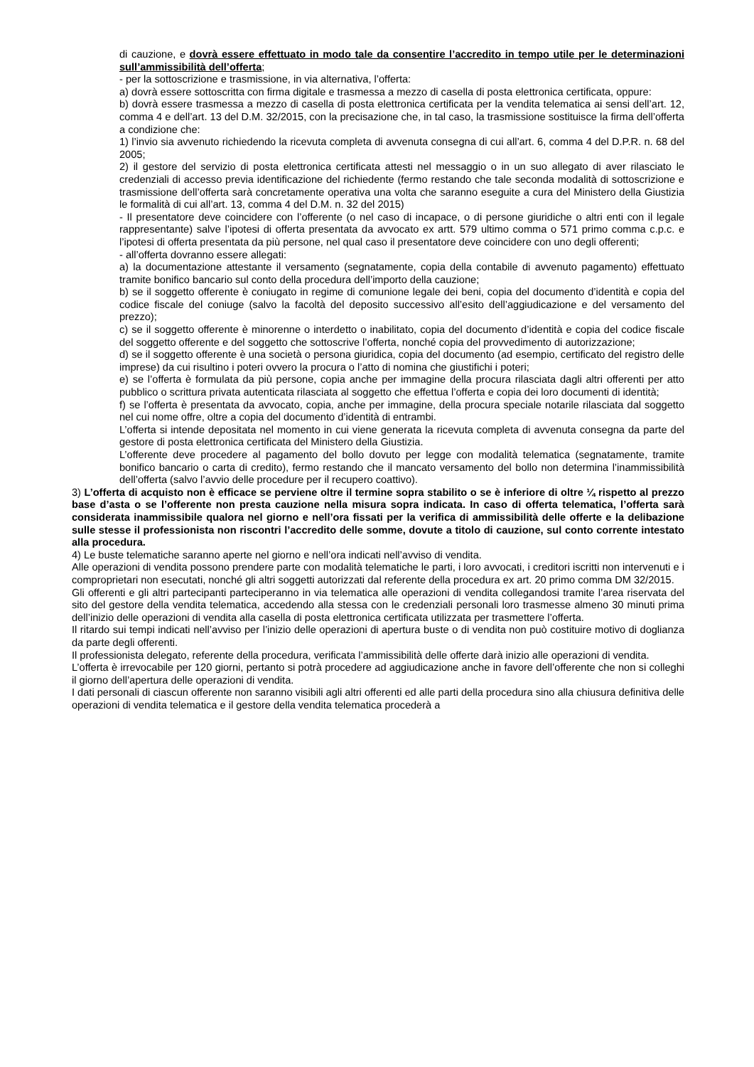di cauzione, e dovrà essere effettuato in modo tale da consentire l’accredito in tempo utile per le determinazioni sull’ammissibilità dell’offerta;
- per la sottoscrizione e trasmissione, in via alternativa, l’offerta:
a) dovrà essere sottoscritta con firma digitale e trasmessa a mezzo di casella di posta elettronica certificata, oppure:
b) dovrà essere trasmessa a mezzo di casella di posta elettronica certificata per la vendita telematica ai sensi dell’art. 12, comma 4 e dell’art. 13 del D.M. 32/2015, con la precisazione che, in tal caso, la trasmissione sostituisce la firma dell’offerta a condizione che:
1) l’invio sia avvenuto richiedendo la ricevuta completa di avvenuta consegna di cui all’art. 6, comma 4 del D.P.R. n. 68 del 2005;
2) il gestore del servizio di posta elettronica certificata attesti nel messaggio o in un suo allegato di aver rilasciato le credenziali di accesso previa identificazione del richiedente (fermo restando che tale seconda modalità di sottoscrizione e trasmissione dell’offerta sarà concretamente operativa una volta che saranno eseguite a cura del Ministero della Giustizia le formalità di cui all’art. 13, comma 4 del D.M. n. 32 del 2015)
- Il presentatore deve coincidere con l’offerente (o nel caso di incapace, o di persone giuridiche o altri enti con il legale rappresentante) salve l’ipotesi di offerta presentata da avvocato ex artt. 579 ultimo comma o 571 primo comma c.p.c. e l’ipotesi di offerta presentata da più persone, nel qual caso il presentatore deve coincidere con uno degli offerenti;
- all’offerta dovranno essere allegati:
a) la documentazione attestante il versamento (segnatamente, copia della contabile di avvenuto pagamento) effettuato tramite bonifico bancario sul conto della procedura dell’importo della cauzione;
b) se il soggetto offerente è coniugato in regime di comunione legale dei beni, copia del documento d’identità e copia del codice fiscale del coniuge (salvo la facoltà del deposito successivo all’esito dell’aggiudicazione e del versamento del prezzo);
c) se il soggetto offerente è minorenne o interdetto o inabilitato, copia del documento d’identità e copia del codice fiscale del soggetto offerente e del soggetto che sottoscrive l’offerta, nonché copia del provvedimento di autorizzazione;
d) se il soggetto offerente è una società o persona giuridica, copia del documento (ad esempio, certificato del registro delle imprese) da cui risultino i poteri ovvero la procura o l’atto di nomina che giustifichi i poteri;
e) se l’offerta è formulata da più persone, copia anche per immagine della procura rilasciata dagli altri offerenti per atto pubblico o scrittura privata autenticata rilasciata al soggetto che effettua l’offerta e copia dei loro documenti di identità;
f) se l’offerta è presentata da avvocato, copia, anche per immagine, della procura speciale notarile rilasciata dal soggetto nel cui nome offre, oltre a copia del documento d’identità di entrambi.
L’offerta si intende depositata nel momento in cui viene generata la ricevuta completa di avvenuta consegna da parte del gestore di posta elettronica certificata del Ministero della Giustizia.
L’offerente deve procedere al pagamento del bollo dovuto per legge con modalità telematica (segnatamente, tramite bonifico bancario o carta di credito), fermo restando che il mancato versamento del bollo non determina l’inammissibilità dell’offerta (salvo l’avvio delle procedure per il recupero coattivo).
3) L’offerta di acquisto non è efficace se perviene oltre il termine sopra stabilito o se è inferiore di oltre ¼ rispetto al prezzo base d’asta o se l’offerente non presta cauzione nella misura sopra indicata. In caso di offerta telematica, l’offerta sarà considerata inammissibile qualora nel giorno e nell’ora fissati per la verifica di ammissibilità delle offerte e la delibazione sulle stesse il professionista non riscontri l’accredito delle somme, dovute a titolo di cauzione, sul conto corrente intestato alla procedura.
4) Le buste telematiche saranno aperte nel giorno e nell’ora indicati nell’avviso di vendita.
Alle operazioni di vendita possono prendere parte con modalità telematiche le parti, i loro avvocati, i creditori iscritti non intervenuti e i comproprietari non esecutati, nonché gli altri soggetti autorizzati dal referente della procedura ex art. 20 primo comma DM 32/2015.
Gli offerenti e gli altri partecipanti parteciperanno in via telematica alle operazioni di vendita collegandosi tramite l’area riservata del sito del gestore della vendita telematica, accedendo alla stessa con le credenziali personali loro trasmesse almeno 30 minuti prima dell’inizio delle operazioni di vendita alla casella di posta elettronica certificata utilizzata per trasmettere l’offerta.
Il ritardo sui tempi indicati nell’avviso per l’inizio delle operazioni di apertura buste o di vendita non può costituire motivo di doglianza da parte degli offerenti.
Il professionista delegato, referente della procedura, verificata l’ammissibilità delle offerte darà inizio alle operazioni di vendita.
L’offerta è irrevocabile per 120 giorni, pertanto si potrà procedere ad aggiudicazione anche in favore dell’offerente che non si colleghi il giorno dell’apertura delle operazioni di vendita.
I dati personali di ciascun offerente non saranno visibili agli altri offerenti ed alle parti della procedura sino alla chiusura definitiva delle operazioni di vendita telematica e il gestore della vendita telematica procederà a